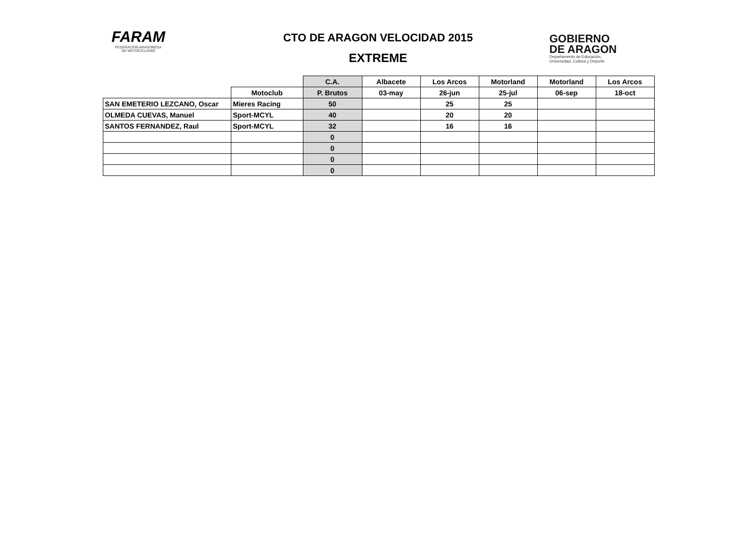FARAM
FEDERACIÓN ARAGONESA
DE MOTOCICLISMO
CTO DE ARAGON VELOCIDAD 2015
EXTREME
GOBIERNO
DE ARAGON
Departamento de Educación,
Universidad, Cultura y Deporte
| | | C.A. | Albacete | Los Arcos | Motorland | Motorland | Los Arcos |
| --- | --- | --- | --- | --- | --- | --- | --- |
| | Motoclub | P. Brutos | 03-may | 26-jun | 25-jul | 06-sep | 18-oct |
| SAN EMETERIO LEZCANO, Oscar | Mieres Racing | 50 | | 25 | 25 | | |
| OLMEDA CUEVAS, Manuel | Sport-MCYL | 40 | | 20 | 20 | | |
| SANTOS FERNANDEZ, Raul | Sport-MCYL | 32 | | 16 | 16 | | |
| | | 0 | | | | | |
| | | 0 | | | | | |
| | | 0 | | | | | |
| | | 0 | | | | | |